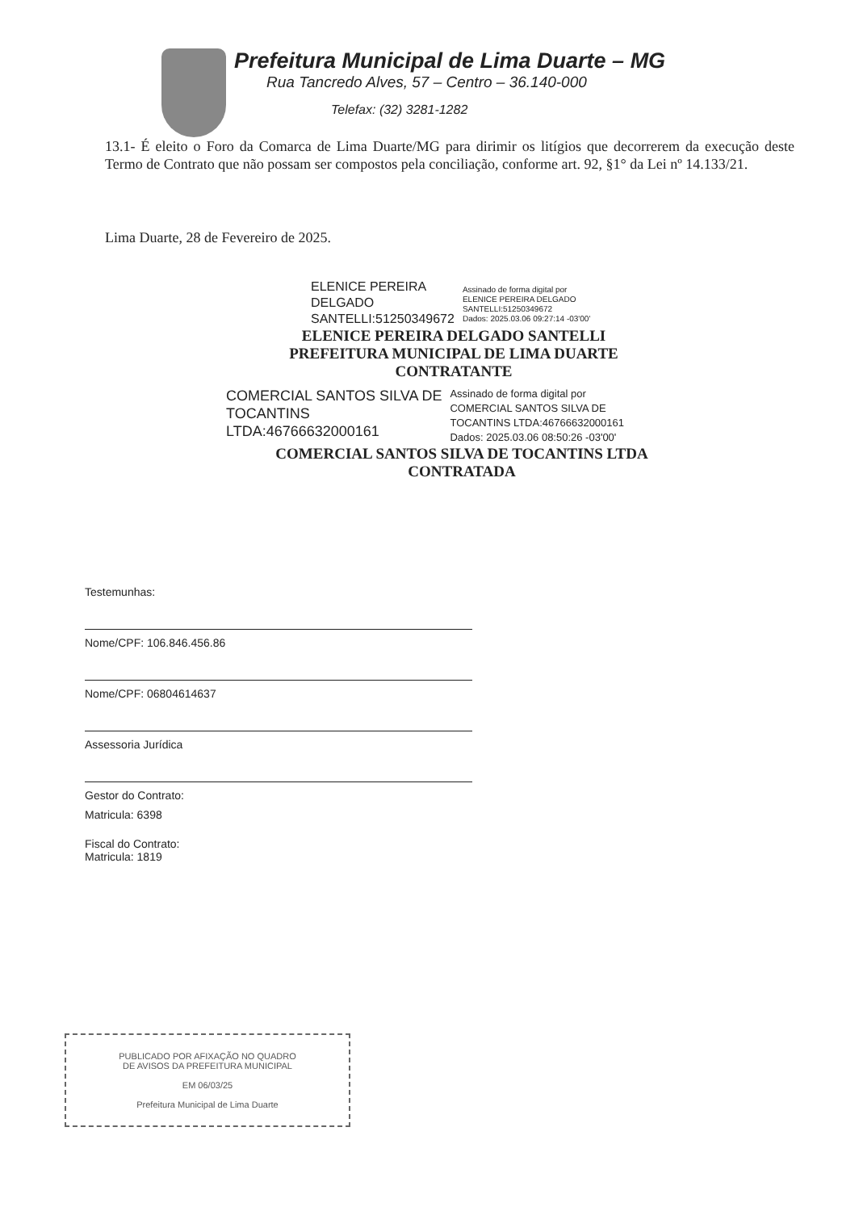Prefeitura Municipal de Lima Duarte – MG
Rua Tancredo Alves, 57 – Centro – 36.140-000
Telefax: (32) 3281-1282
13.1- É eleito o Foro da Comarca de Lima Duarte/MG para dirimir os litígios que decorrerem da execução deste Termo de Contrato que não possam ser compostos pela conciliação, conforme art. 92, §1° da Lei nº 14.133/21.
Lima Duarte, 28 de Fevereiro de 2025.
ELENICE PEREIRA
DELGADO
SANTELLI:51250349672
Assinado de forma digital por
ELENICE PEREIRA DELGADO
SANTELLI:51250349672
Dados: 2025.03.06 09:27:14 -03'00'
ELENICE PEREIRA DELGADO SANTELLI
PREFEITURA MUNICIPAL DE LIMA DUARTE
CONTRATANTE
COMERCIAL SANTOS SILVA DE
TOCANTINS
LTDA:46766632000161
Assinado de forma digital por
COMERCIAL SANTOS SILVA DE
TOCANTINS LTDA:46766632000161
Dados: 2025.03.06 08:50:26 -03'00'
COMERCIAL SANTOS SILVA DE TOCANTINS LTDA
CONTRATADA
Testemunhas:
Nome/CPF: 106.846.456.86
Nome/CPF: 06804614637
Assessoria Jurídica
Gestor do Contrato:
Matricula: 6398
Fiscal do Contrato:
Matricula: 1819
PUBLICADO POR AFIXAÇÃO NO QUADRO
DE AVISOS DA PREFEITURA MUNICIPAL
EM 06/03/25
Prefeitura Municipal de Lima Duarte